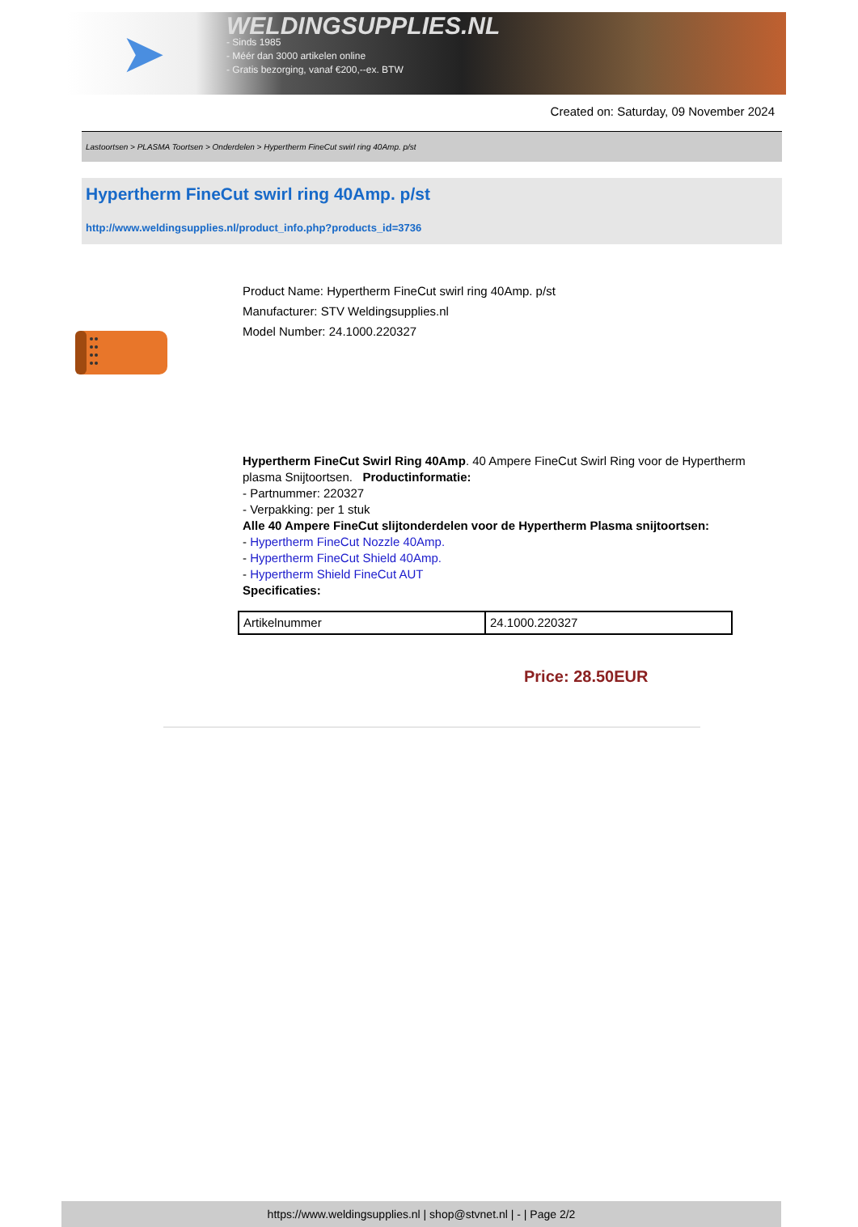➤
WELDINGSUPPLIES.NL
- Sinds 1985
- Méér dan 3000 artikelen online
- Gratis bezorging, vanaf €200,--ex. BTW
Created on: Saturday, 09 November 2024
Lastoortsen > PLASMA Toortsen > Onderdelen > Hypertherm FineCut swirl ring 40Amp. p/st
Hypertherm FineCut swirl ring 40Amp. p/st
http://www.weldingsupplies.nl/product_info.php?products_id=3736
Product Name: Hypertherm FineCut swirl ring 40Amp. p/st
Manufacturer: STV Weldingsupplies.nl
Model Number: 24.1000.220327
Hypertherm FineCut Swirl Ring 40Amp. 40 Ampere FineCut Swirl Ring voor de Hypertherm plasma Snijtoortsen. Productinformatie:
- Partnummer: 220327
- Verpakking: per 1 stuk
Alle 40 Ampere FineCut slijtonderdelen voor de Hypertherm Plasma snijtoortsen:
- Hypertherm FineCut Nozzle 40Amp.
- Hypertherm FineCut Shield 40Amp.
- Hypertherm Shield FineCut AUT
Specificaties:
| Artikelnummer | 24.1000.220327 |
Price: 28.50EUR
https://www.weldingsupplies.nl | shop@stvnet.nl | - | Page 2/2